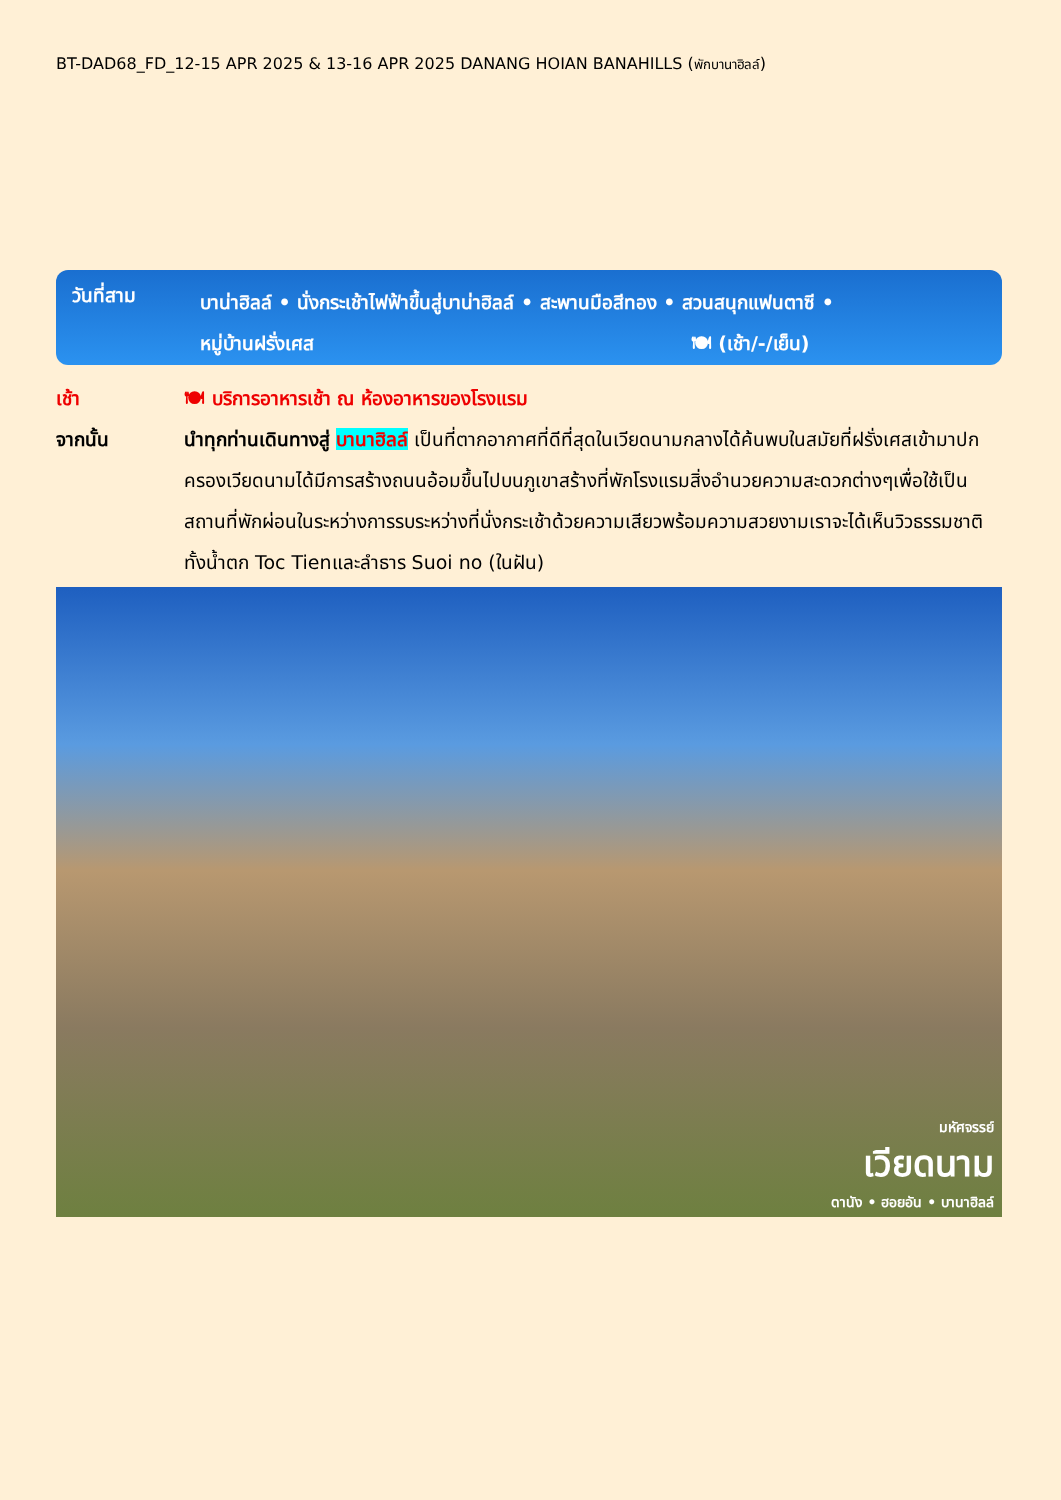BT-DAD68_FD_12-15 APR 2025 & 13-16 APR 2025 DANANG HOIAN BANAHILLS (พักบานาฮิลล์)
วันที่สาม
บาน่าฮิลล์ • นั่งกระเช้าไฟฟ้าขึ้นสู่บาน่าฮิลล์ • สะพานมือสีทอง • สวนสนุกแฟนตาซี •
หมู่บ้านฝรั่งเศส 🍽 (เช้า/-/เย็น)
เช้า 🍽 บริการอาหารเช้า ณ ห้องอาหารของโรงแรม
จากนั้น นำทุกท่านเดินทางสู่ บานาฮิลล์ เป็นที่ตากอากาศที่ดีที่สุดในเวียดนามกลางได้ค้นพบในสมัยที่ฝรั่งเศสเข้ามาปกครองเวียดนามได้มีการสร้างถนนอ้อมขึ้นไปบนภูเขาสร้างที่พักโรงแรมสิ่งอำนวยความสะดวกต่างๆเพื่อใช้เป็นสถานที่พักผ่อนในระหว่างการรบระหว่างที่นั่งกระเช้าด้วยความเสียวพร้อมความสวยงามเราจะได้เห็นวิวธรรมชาติทั้งน้ำตก Toc Tienและลำธาร Suoi no (ในฝัน)
มหัศจรรย์
เวียดนาม
ดานัง • ฮอยอัน • บานาฮิลล์